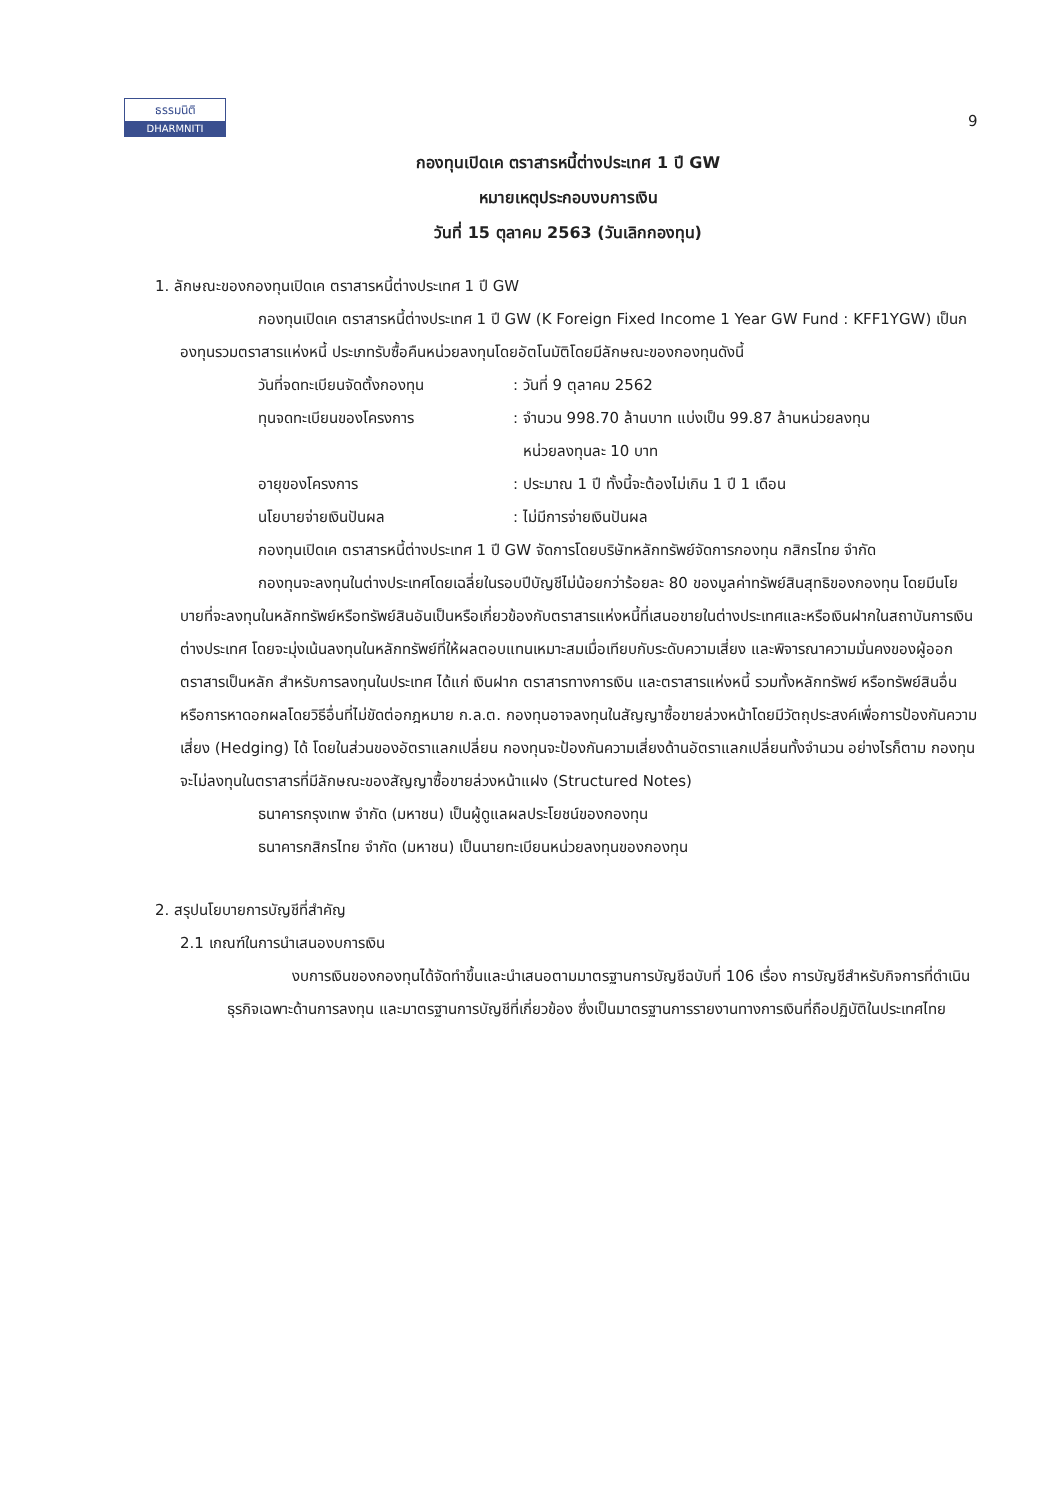ธรรมนิติ
DHARMNITI
9
กองทุนเปิดเค ตราสารหนี้ต่างประเทศ 1 ปี GW
หมายเหตุประกอบงบการเงิน
วันที่ 15 ตุลาคม 2563 (วันเลิกกองทุน)
1. ลักษณะของกองทุนเปิดเค ตราสารหนี้ต่างประเทศ 1 ปี GW
กองทุนเปิดเค ตราสารหนี้ต่างประเทศ 1 ปี GW (K Foreign Fixed Income 1 Year GW Fund : KFF1YGW) เป็นกองทุนรวมตราสารแห่งหนี้ ประเภทรับซื้อคืนหน่วยลงทุนโดยอัตโนมัติโดยมีลักษณะของกองทุนดังนี้
วันที่จดทะเบียนจัดตั้งกองทุน : วันที่ 9 ตุลาคม 2562
ทุนจดทะเบียนของโครงการ : จำนวน 998.70 ล้านบาท แบ่งเป็น 99.87 ล้านหน่วยลงทุน
หน่วยลงทุนละ 10 บาท
อายุของโครงการ : ประมาณ 1 ปี ทั้งนี้จะต้องไม่เกิน 1 ปี 1 เดือน
นโยบายจ่ายเงินปันผล : ไม่มีการจ่ายเงินปันผล
กองทุนเปิดเค ตราสารหนี้ต่างประเทศ 1 ปี GW จัดการโดยบริษัทหลักทรัพย์จัดการกองทุน กสิกรไทย จำกัด
กองทุนจะลงทุนในต่างประเทศโดยเฉลี่ยในรอบปีบัญชีไม่น้อยกว่าร้อยละ 80 ของมูลค่าทรัพย์สินสุทธิของกองทุน โดยมีนโยบายที่จะลงทุนในหลักทรัพย์หรือทรัพย์สินอันเป็นหรือเกี่ยวข้องกับตราสารแห่งหนี้ที่เสนอขายในต่างประเทศและหรือเงินฝากในสถาบันการเงินต่างประเทศ โดยจะมุ่งเน้นลงทุนในหลักทรัพย์ที่ให้ผลตอบแทนเหมาะสมเมื่อเทียบกับระดับความเสี่ยง และพิจารณาความมั่นคงของผู้ออกตราสารเป็นหลัก สำหรับการลงทุนในประเทศ ได้แก่ เงินฝาก ตราสารทางการเงิน และตราสารแห่งหนี้ รวมทั้งหลักทรัพย์ หรือทรัพย์สินอื่น หรือการหาดอกผลโดยวิธีอื่นที่ไม่ขัดต่อกฎหมาย ก.ล.ต. กองทุนอาจลงทุนในสัญญาซื้อขายล่วงหน้าโดยมีวัตถุประสงค์เพื่อการป้องกันความเสี่ยง (Hedging) ได้ โดยในส่วนของอัตราแลกเปลี่ยน กองทุนจะป้องกันความเสี่ยงด้านอัตราแลกเปลี่ยนทั้งจำนวน อย่างไรก็ตาม กองทุนจะไม่ลงทุนในตราสารที่มีลักษณะของสัญญาซื้อขายล่วงหน้าแฝง (Structured Notes)
ธนาคารกรุงเทพ จำกัด (มหาชน) เป็นผู้ดูแลผลประโยชน์ของกองทุน
ธนาคารกสิกรไทย จำกัด (มหาชน) เป็นนายทะเบียนหน่วยลงทุนของกองทุน
2. สรุปนโยบายการบัญชีที่สำคัญ
2.1 เกณฑ์ในการนำเสนองบการเงิน
งบการเงินของกองทุนได้จัดทำขึ้นและนำเสนอตามมาตรฐานการบัญชีฉบับที่ 106 เรื่อง การบัญชีสำหรับกิจการที่ดำเนินธุรกิจเฉพาะด้านการลงทุน และมาตรฐานการบัญชีที่เกี่ยวข้อง ซึ่งเป็นมาตรฐานการรายงานทางการเงินที่ถือปฏิบัติในประเทศไทย